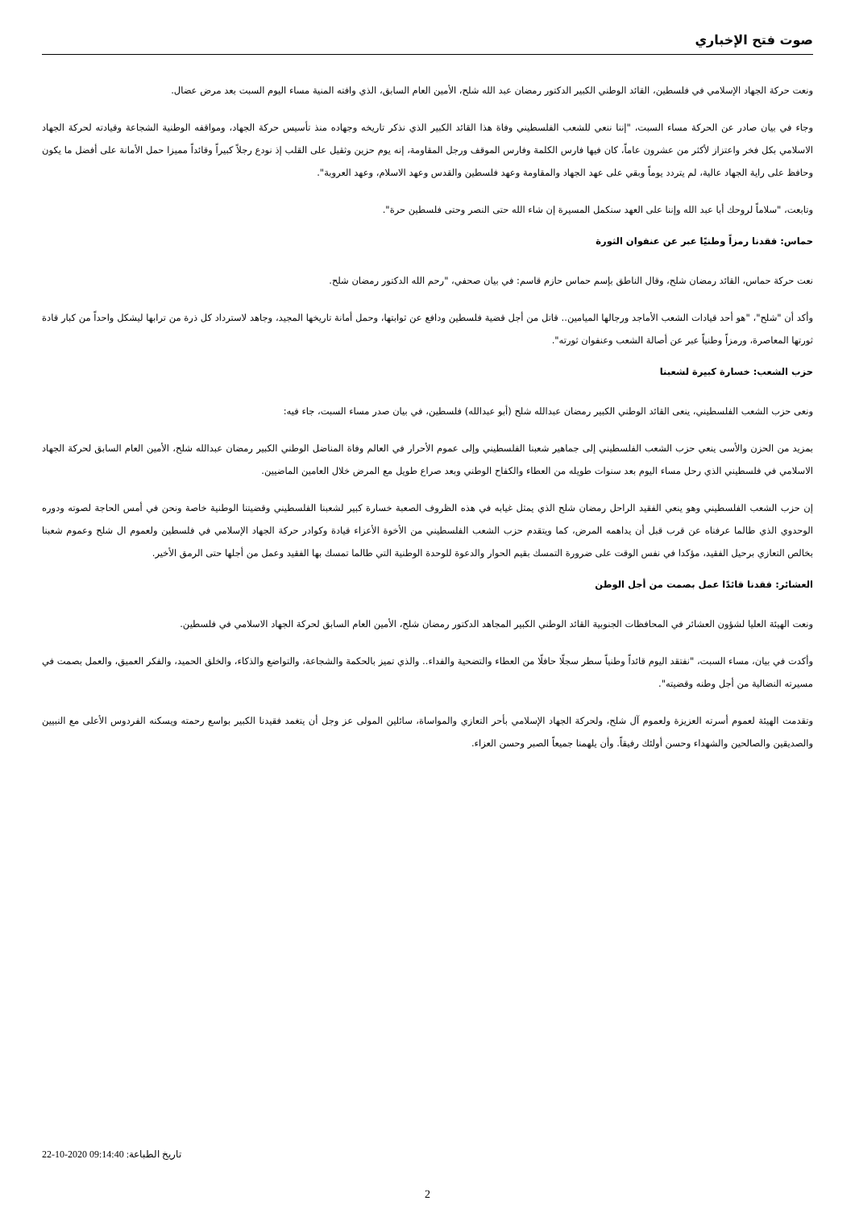صوت فتح الإخباري
ونعت حركة الجهاد الإسلامي في فلسطين، القائد الوطني الكبير الدكتور رمضان عبد الله شلح، الأمين العام السابق، الذي وافته المنية مساء اليوم السبت بعد مرض عضال.
وجاء في بيان صادر عن الحركة مساء السبت، "إننا ننعي للشعب الفلسطيني وفاة هذا القائد الكبير الذي نذكر تاريخه وجهاده منذ تأسيس حركة الجهاد، ومواقفه الوطنية الشجاعة وقيادته لحركة الجهاد الاسلامي بكل فخر واعتزاز لأكثر من عشرون عاماً، كان فيها فارس الكلمة وفارس الموقف ورجل المقاومة، إنه يوم حزين وثقيل على القلب إذ نودع رجلاً كبيراً وقائداً مميزا حمل الأمانة على أفضل ما يكون وحافظ على راية الجهاد عالية، لم يتردد يوماً وبقي على عهد الجهاد والمقاومة وعهد فلسطين والقدس وعهد الاسلام، وعهد العروبة".
وتابعت، "سلاماً لروحك أبا عبد الله وإننا على العهد سنكمل المسيرة إن شاء الله حتى النصر وحتى فلسطين حرة".
حماس: فقدنا رمزاً وطنيًا عبر عن عنفوان الثورة
نعت حركة حماس، القائد رمضان شلح، وقال الناطق بإسم حماس حازم قاسم: في بيان صحفي، "رحم الله الدكتور رمضان شلح.
وأكد أن "شلح"، "هو أحد قيادات الشعب الأماجد ورجالها الميامين.. قاتل من أجل قضية فلسطين ودافع عن ثوابتها، وحمل أمانة تاريخها المجيد، وجاهد لاسترداد كل ذرة من ترابها ليشكل واحداً من كبار قادة ثورتها المعاصرة، ورمزاً وطنياً عبر عن أصالة الشعب وعنفوان ثورته".
حزب الشعب: خسارة كبيرة لشعبنا
ونعى حزب الشعب الفلسطيني، ينعى القائد الوطني الكبير رمضان عبدالله شلح (أبو عبدالله) فلسطين، في بيان صدر مساء السبت، جاء فيه:
بمزيد من الحزن والأسى ينعي حزب الشعب الفلسطيني إلى جماهير شعبنا الفلسطيني وإلى عموم الأحرار في العالم وفاة المناضل الوطني الكبير رمضان عبدالله شلح، الأمين العام السابق لحركة الجهاد الاسلامي في فلسطيني الذي رحل مساء اليوم بعد سنوات طويله من العطاء والكفاح الوطني وبعد صراع طويل مع المرض خلال العامين الماضيين.
إن حزب الشعب الفلسطيني وهو ينعي الفقيد الراحل رمضان شلح الذي يمثل غيابه في هذه الظروف الصعبة خسارة كبير لشعبنا الفلسطيني وقضيتنا الوطنية خاصة ونحن في أمس الحاجة لصوته ودوره الوحدوي الذي طالما عرفناه عن قرب قبل أن يداهمه المرض، كما ويتقدم حزب الشعب الفلسطيني من الأخوة الأعزاء قيادة وكوادر حركة الجهاد الإسلامي في فلسطين ولعموم ال شلح وعموم شعبنا بخالص التعازي برحيل الفقيد، مؤكدا في نفس الوقت على ضرورة التمسك بقيم الحوار والدعوة للوحدة الوطنية التي طالما تمسك بها الفقيد وعمل من أجلها حتى الرمق الأخير.
العشائر: فقدنا قائدًا عمل بصمت من أجل الوطن
ونعت الهيئة العليا لشؤون العشائر في المحافظات الجنوبية القائد الوطني الكبير المجاهد الدكتور رمضان شلح، الأمين العام السابق لحركة الجهاد الاسلامي في فلسطين.
وأكدت في بيان، مساء السبت، "نفتقد اليوم قائداً وطنياً سطر سجلًا حافلًا من العطاء والتضحية والفداء.. والذي تميز بالحكمة والشجاعة، والتواضع والذكاء، والخلق الحميد، والفكر العميق، والعمل بصمت في مسيرته النضالية من أجل وطنه وقضيته".
وتقدمت الهيئة لعموم أسرته العزيزة ولعموم آل شلح، ولحركة الجهاد الإسلامي بأحر التعازي والمواساة، سائلين المولى عز وجل أن يتغمد فقيدنا الكبير بواسع رحمته ويسكنه الفردوس الأعلى مع النبيين والصديقين والصالحين والشهداء وحسن أولئك رفيقاً. وأن يلهمنا جميعاً الصبر وحسن العزاء.
تاريخ الطباعة: 22-10-2020 09:14:40
2